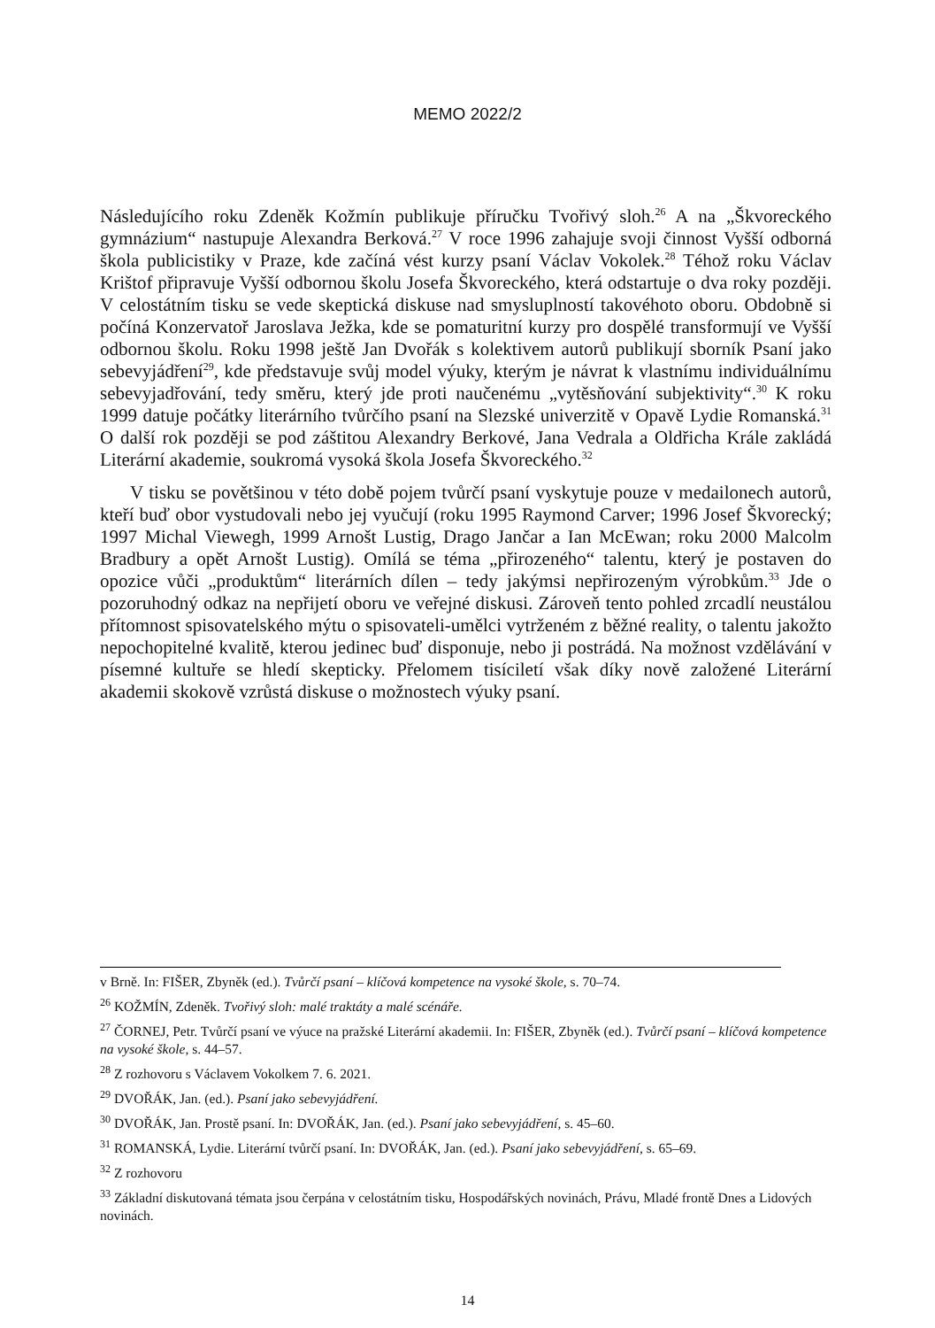MEMO 2022/2
Následujícího roku Zdeněk Kožmín publikuje příručku Tvořivý sloh.<sup>26</sup> A na „Škvoreckého gymnázium“ nastupuje Alexandra Berková.<sup>27</sup> V roce 1996 zahajuje svoji činnost Vyšší odborná škola publicistiky v Praze, kde začíná vést kurzy psaní Václav Vokolek.<sup>28</sup> Téhož roku Václav Krištof připravuje Vyšší odbornou školu Josefa Škvoreckého, která odstartuje o dva roky později. V celostátním tisku se vede skeptická diskuse nad smysluplností takovéhoto oboru. Obdobně si počíná Konzervatoř Jaroslava Ježka, kde se pomaturitní kurzy pro dospělé transformují ve Vyšší odbornou školu. Roku 1998 ještě Jan Dvořák s kolektivem autorů publikují sborník Psaní jako sebevyjádření<sup>29</sup>, kde představuje svůj model výuky, kterým je návrat k vlastnímu individuálnímu sebevyjadřování, tedy směru, který jde proti naučenému „vytěsňování subjektivity“.<sup>30</sup> K roku 1999 datuje počátky literárního tvůrčího psaní na Slezské univerzitě v Opavě Lydie Romanská.<sup>31</sup> O další rok později se pod záštitou Alexandry Berkové, Jana Vedrala a Oldřicha Krále zakládá Literární akademie, soukromá vysoká škola Josefa Škvoreckého.<sup>32</sup>
V tisku se povětšinou v této době pojem tvůrčí psaní vyskytuje pouze v medailonech autorů, kteří buď obor vystudovali nebo jej vyučují (roku 1995 Raymond Carver; 1996 Josef Škvorecký; 1997 Michal Viewegh, 1999 Arnošt Lustig, Drago Jančar a Ian McEwan; roku 2000 Malcolm Bradbury a opět Arnošt Lustig). Omílá se téma „přirozeného“ talentu, který je postaven do opozice vůči „produktům“ literárních dílen – tedy jakýmsi nepřirozeným výrobkům.<sup>33</sup> Jde o pozoruhodný odkaz na nepřijetí oboru ve veřejné diskusi. Zároveň tento pohled zrcadlí neustálou přítomnost spisovatelského mýtu o spisovateli-umělci vytrženém z běžné reality, o talentu jakožto nepochopitelné kvalitě, kterou jedinec buď disponuje, nebo ji postrádá. Na možnost vzdělávání v písemné kultuře se hledí skepticky. Přelomem tisíciletí však díky nově založené Literární akademii skokově vzrůstá diskuse o možnostech výuky psaní.
v Brně. In: FIŠER, Zbyněk (ed.). Tvůrčí psaní – klíčová kompetence na vysoké škole, s. 70–74.
<sup>26</sup> KOŽMÍN, Zdeněk. Tvořivý sloh: malé traktáty a malé scénáře.
<sup>27</sup> ČORNEJ, Petr. Tvůrčí psaní ve výuce na pražské Literární akademii. In: FIŠER, Zbyněk (ed.). Tvůrčí psaní – klíčová kompetence na vysoké škole, s. 44–57.
<sup>28</sup> Z rozhovoru s Václavem Vokolkem 7. 6. 2021.
<sup>29</sup> DVOŘÁK, Jan. (ed.). Psaní jako sebevyjádření.
<sup>30</sup> DVOŘÁK, Jan. Prostě psaní. In: DVOŘÁK, Jan. (ed.). Psaní jako sebevyjádření, s. 45–60.
<sup>31</sup> ROMANSKÁ, Lydie. Literární tvůrčí psaní. In: DVOŘÁK, Jan. (ed.). Psaní jako sebevyjádření, s. 65–69.
<sup>32</sup> Z rozhovoru
<sup>33</sup> Základní diskutovaná témata jsou čerpána v celostátním tisku, Hospodářských novinách, Právu, Mladé frontě Dnes a Lidových novinách.
14